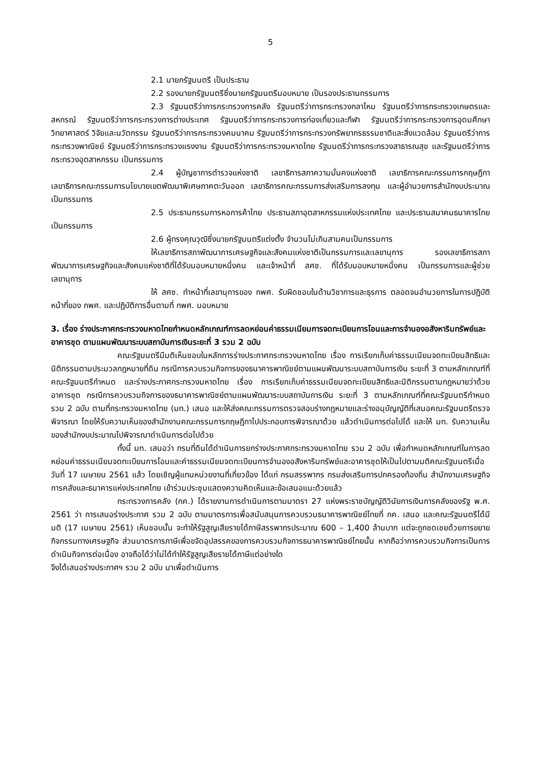5
2.1 นายกรัฐมนตรี เป็นประธาน
2.2 รองนายกรัฐมนตรีซึ่งนายกรัฐมนตรีมอบหมาย เป็นรองประธานกรรมการ
2.3 รัฐมนตรีว่าการกระทรวงการคลัง รัฐมนตรีว่าการกระทรวงกลาโหม รัฐมนตรีว่าการกระทรวงเกษตรและสหกรณ์ รัฐมนตรีว่าการกระทรวงการต่างประเทศ รัฐมนตรีว่าการกระทรวงการท่องเที่ยวและกีฬา รัฐมนตรีว่าการกระทรวงการอุดมศึกษา วิทยาศาสตร์ วิจัยและนวัตกรรม รัฐมนตรีว่าการกระทรวงคมนาคม รัฐมนตรีว่าการกระทรวงทรัพยากรธรรมชาติและสิ่งแวดล้อม รัฐมนตรีว่าการกระทรวงพาณิชย์ รัฐมนตรีว่าการกระทรวงแรงงาน รัฐมนตรีว่าการกระทรวงมหาดไทย รัฐมนตรีว่าการกระทรวงสาธารณสุข และรัฐมนตรีว่าการกระทรวงอุตสาหกรรม เป็นกรรมการ
2.4 ผู้บัญชาการตำรวจแห่งชาติ เลขาธิการสภาความมั่นคงแห่งชาติ เลขาธิการคณะกรรมการกฤษฎีกา เลขาธิการคณะกรรมการนโยบายเขตพัฒนาพิเศษภาคตะวันออก เลขาธิการคณะกรรมการส่งเสริมการลงทุน และผู้อำนวยการสำนักงบประมาณ เป็นกรรมการ
2.5 ประธานกรรมการหอการค้าไทย ประธานสภาอุตสาหกรรมแห่งประเทศไทย และประธานสมาคมธนาคารไทย เป็นกรรมการ
2.6 ผู้ทรงคุณวุฒิซึ่งนายกรัฐมนตรีแต่งตั้ง จำนวนไม่เกินสามคนเป็นกรรมการ
ให้เลขาธิการสภาพัฒนาการเศรษฐกิจและสังคมแห่งชาติเป็นกรรมการและเลขานุการ รองเลขาธิการสภาพัฒนาการเศรษฐกิจและสังคมแห่งชาติที่ได้รับมอบหมายหนึ่งคน และเจ้าหน้าที่ สศช. ที่ได้รับมอบหมายหนึ่งคน เป็นกรรมการและผู้ช่วยเลขานุการ
ให้ สศช. ทำหน้าที่เลขานุการของ กพศ. รับผิดชอบในด้านวิชาการและธุรการ ตลอดจนอำนวยการในการปฏิบัติหน้าที่ของ กพศ. และปฏิบัติการอื่นตามที่ กพศ. มอบหมาย
3. เรื่อง ร่างประกาศกระทรวงมหาดไทยกำหนดหลักเกณฑ์การลดหย่อนค่าธรรมเนียมการจดทะเบียนการโอนและการจำนองอสังหาริมทรัพย์และอาคารชุด ตามแผนพัฒนาระบบสถาบันการเงินระยะที่ 3 รวม 2 ฉบับ
คณะรัฐมนตรีมีมติเห็นชอบในหลักการร่างประกาศกระทรวงมหาดไทย เรื่อง การเรียกเก็บค่าธรรมเนียมจดทะเบียนสิทธิและนิติกรรมตามประมวลกฎหมายที่ดิน กรณีการควบรวมกิจการของธนาคารพาณิชย์ตามแผนพัฒนาระบบสถาบันการเงิน ระยะที่ 3 ตามหลักเกณฑ์ที่คณะรัฐมนตรีกำหนด และร่างประกาศกระทรวงมหาดไทย เรื่อง การเรียกเก็บค่าธรรมเนียมจดทะเบียนสิทธิและนิติกรรมตามกฎหมายว่าด้วยอาคารชุด กรณีการควบรวมกิจการของธนาคารพาณิชย์ตามแผนพัฒนาระบบสถาบันการเงิน ระยะที่ 3 ตามหลักเกณฑ์ที่คณะรัฐมนตรีกำหนด รวม 2 ฉบับ ตามที่กระทรวงมหาดไทย (มท.) เสนอ และให้ส่งคณะกรรมการตรวจสอบร่างกฎหมายและร่างอนุบัญญัติที่เสนอคณะรัฐมนตรีตรวจพิจารณา โดยให้รับความเห็นของสำนักงานคณะกรรมการกฤษฎีกาไปประกอบการพิจารณาด้วย แล้วดำเนินการต่อไปได้ และให้ มท. รับความเห็นของสำนักงบประมาณไปพิจารณาดำเนินการต่อไปด้วย
ทั้งนี้ มท. เสนอว่า กรมที่ดินได้ดำเนินการยกร่างประกาศกระทรวงมหาดไทย รวม 2 ฉบับ เพื่อกำหนดหลักเกณฑ์ในการลดหย่อนค่าธรรมเนียมจดทะเบียนการโอนและค่าธรรมเนียมจดทะเบียนการจำนองอสังหาริมทรัพย์และอาคารชุดให้เป็นไปตามมติคณะรัฐมนตรีเมื่อวันที่ 17 เมษายน 2561 แล้ว โดยเชิญผู้แทนหน่วยงานที่เกี่ยวข้อง ได้แก่ กรมสรรพากร กรมส่งเสริมการปกครองท้องถิ่น สำนักงานเศรษฐกิจการคลังและธนาคารแห่งประเทศไทย เข้าร่วมประชุมแสดงความคิดเห็นและข้อเสนอแนะด้วยแล้ว
กระทรวงการคลัง (กค.) ได้รายงานการดำเนินการตามมาตรา 27 แห่งพระราชบัญญัติวินัยการเงินการคลังของรัฐ พ.ศ. 2561 ว่า การเสนอร่างประกาศ รวม 2 ฉบับ ตามมาตรการเพื่อสนับสนุนการควบรวมธนาคารพาณิชย์ไทยที่ กค. เสนอ และคณะรัฐมนตรีได้มีมติ (17 เมษายน 2561) เห็นชอบนั้น จะทำให้รัฐสูญเสียรายได้ภาษีสรรพากรประมาณ 600 – 1,400 ล้านบาท แต่จะถูกชดเชยด้วยการขยายกิจกรรมทางเศรษฐกิจ ส่วนมาตรการภาษีเพื่อขจัดอุปสรรคของการควบรวมกิจการธนาคารพาณิชย์ไทยนั้น หากถือว่าการควบรวมกิจการเป็นการดำเนินกิจการต่อเนื่อง อาจถือได้ว่าไม่ได้ทำให้รัฐสูญเสียรายได้ภาษีแต่อย่างใด
จึงได้เสนอร่างประกาศฯ รวม 2 ฉบับ มาเพื่อดำเนินการ